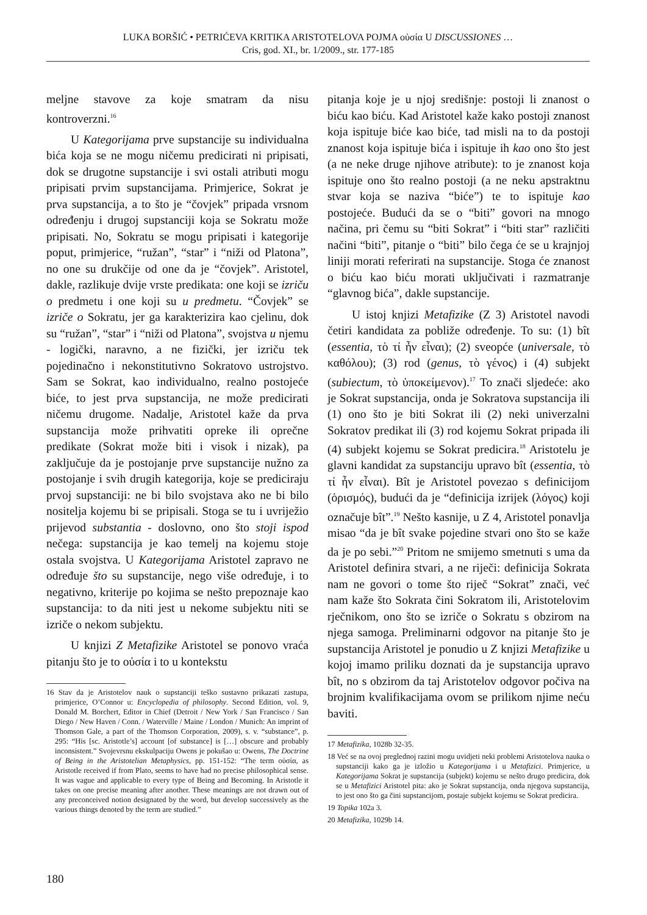LUKA BORŠIĆ • PETRIĆEVA KRITIKA ARISTOTELOVA POJMA οὐσία U DISCUSSIONES …
Cris, god. XI., br. 1/2009., str. 177-185
meljne stavove za koje smatram da nisu kontroverzni.<sup>16</sup>
U Kategorijama prve supstancije su individualna bića koja se ne mogu ničemu predicirati ni pripisati, dok se drugotne supstancije i svi ostali atributi mogu pripisati prvim supstancijama. Primjerice, Sokrat je prva supstancija, a to što je “čovjek” pripada vrsnom određenju i drugoj supstanciji koja se Sokratu može pripisati. No, Sokratu se mogu pripisati i kategorije poput, primjerice, “ružan”, “star” i “niži od Platona”, no one su drukčije od one da je “čovjek”. Aristotel, dakle, razlikuje dvije vrste predikata: one koji se izriču o predmetu i one koji su u predmetu. “Čovjek” se izriče o Sokratu, jer ga karakterizira kao cjelinu, dok su “ružan”, “star” i “niži od Platona”, svojstva u njemu - logički, naravno, a ne fizički, jer izriču tek pojedinačno i nekonstitutivno Sokratovo ustrojstvo. Sam se Sokrat, kao individualno, realno postojeće biće, to jest prva supstancija, ne može predicirati ničemu drugome. Nadalje, Aristotel kaže da prva supstancija može prihvatiti opreke ili oprečne predikate (Sokrat može biti i visok i nizak), pa zaključuje da je postojanje prve supstancije nužno za postojanje i svih drugih kategorija, koje se prediciraju prvoj supstanciji: ne bi bilo svojstava ako ne bi bilo nositelja kojemu bi se pripisali. Stoga se tu i uvriježio prijevod substantia - doslovno, ono što stoji ispod nečega: supstancija je kao temelj na kojemu stoje ostala svojstva. U Kategorijama Aristotel zapravo ne određuje što su supstancije, nego više određuje, i to negativno, kriterije po kojima se nešto prepoznaje kao supstancija: to da niti jest u nekome subjektu niti se izriče o nekom subjektu.
U knjizi Z Metafizike Aristotel se ponovo vraća pitanju što je to οὐσία i to u kontekstu
16 Stav da je Aristotelov nauk o supstanciji teško sustavno prikazati zastupa, primjerice, O’Connor u: Encyclopedia of philosophy. Second Edition, vol. 9, Donald M. Borchert, Editor in Chief (Detroit / New York / San Francisco / San Diego / New Haven / Conn. / Waterville / Maine / London / Munich: An imprint of Thomson Gale, a part of the Thomson Corporation, 2009), s. v. “substance”, p. 295: “His [sc. Aristotle’s] account [of substance] is […] obscure and probably inconsistent.” Svojevrsnu ekskulpaciju Owens je pokušao u: Owens, The Doctrine of Being in the Aristotelian Metaphysics, pp. 151-152: “The term οὐσία, as Aristotle received if from Plato, seems to have had no precise philosophical sense. It was vague and applicable to every type of Being and Becoming. In Aristotle it takes on one precise meaning after another. These meanings are not drawn out of any preconceived notion designated by the word, but develop successively as the various things denoted by the term are studied.”
pitanja koje je u njoj središnje: postoji li znanost o biću kao biću. Kad Aristotel kaže kako postoji znanost koja ispituje biće kao biće, tad misli na to da postoji znanost koja ispituje bića i ispituje ih kao ono što jest (a ne neke druge njihove atribute): to je znanost koja ispituje ono što realno postoji (a ne neku apstraktnu stvar koja se naziva “biće”) te to ispituje kao postojeće. Budući da se o “biti” govori na mnogo načina, pri čemu su “biti Sokrat” i “biti star” različiti načini “biti”, pitanje o “biti” bilo čega će se u krajnjoj liniji morati referirati na supstancije. Stoga će znanost o biću kao biću morati uključivati i razmatranje “glavnog bića”, dakle supstancije.
U istoj knjizi Metafizike (Z 3) Aristotel navodi četiri kandidata za pobliže određenje. To su: (1) bît (essentia, τὸ τί ἦν εἶναι); (2) sveopće (universale, τὸ καθόλου); (3) rod (genus, τὸ γένος) i (4) subjekt (subiectum, τὸ ὑποκείμενον).<sup>17</sup> To znači sljedeće: ako je Sokrat supstancija, onda je Sokratova supstancija ili (1) ono što je biti Sokrat ili (2) neki univerzalni Sokratov predikat ili (3) rod kojemu Sokrat pripada ili (4) subjekt kojemu se Sokrat predicira.<sup>18</sup> Aristotelu je glavni kandidat za supstanciju upravo bît (essentia, τὸ τί ἦν εἶναι). Bît je Aristotel povezao s definicijom (ὁρισμός), budući da je “definicija izrijek (λόγος) koji označuje bît”.<sup>19</sup> Nešto kasnije, u Z 4, Aristotel ponavlja misao “da je bît svake pojedine stvari ono što se kaže da je po sebi.”<sup>20</sup> Pritom ne smijemo smetnuti s uma da Aristotel definira stvari, a ne riječi: definicija Sokrata nam ne govori o tome što riječ “Sokrat” znači, već nam kaže što Sokrata čini Sokratom ili, Aristotelovim rječnikom, ono što se izriče o Sokratu s obzirom na njega samoga. Preliminarni odgovor na pitanje što je supstancija Aristotel je ponudio u Z knjizi Metafizike u kojoj imamo priliku doznati da je supstancija upravo bît, no s obzirom da taj Aristotelov odgovor počiva na brojnim kvalifikacijama ovom se prilikom njime neću baviti.
17 Metafizika, 1028b 32-35.
18 Već se na ovoj preglednoj razini mogu uvidjeti neki problemi Aristotelova nauka o supstanciji kako ga je izložio u Kategorijama i u Metafizici. Primjerice, u Kategorijama Sokrat je supstancija (subjekt) kojemu se nešto drugo predicira, dok se u Metafizici Aristotel pita: ako je Sokrat supstancija, onda njegova supstancija, to jest ono što ga čini supstancijom, postaje subjekt kojemu se Sokrat predicira.
19 Topika 102a 3.
20 Metafizika, 1029b 14.
180